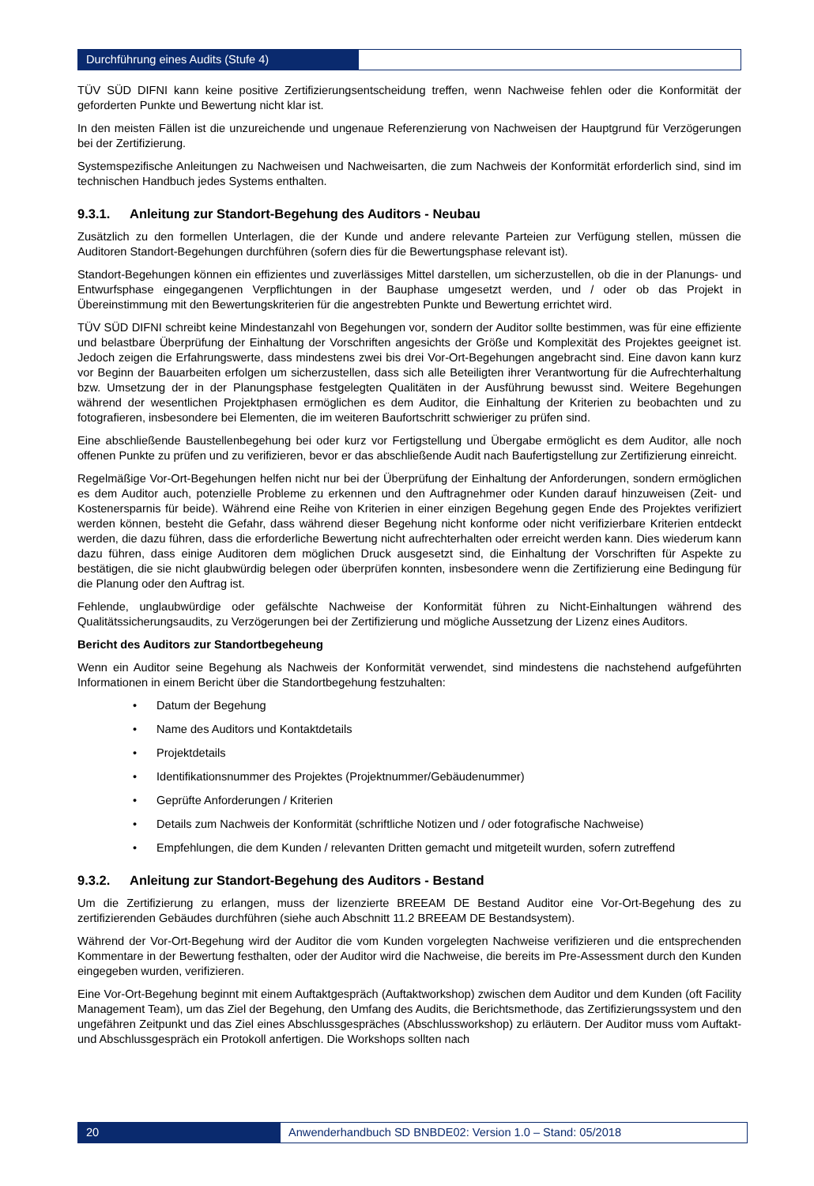Durchführung eines Audits (Stufe 4)
TÜV SÜD DIFNI kann keine positive Zertifizierungsentscheidung treffen, wenn Nachweise fehlen oder die Konformität der geforderten Punkte und Bewertung nicht klar ist.
In den meisten Fällen ist die unzureichende und ungenaue Referenzierung von Nachweisen der Hauptgrund für Verzögerungen bei der Zertifizierung.
Systemspezifische Anleitungen zu Nachweisen und Nachweisarten, die zum Nachweis der Konformität erforderlich sind, sind im technischen Handbuch jedes Systems enthalten.
9.3.1. Anleitung zur Standort-Begehung des Auditors - Neubau
Zusätzlich zu den formellen Unterlagen, die der Kunde und andere relevante Parteien zur Verfügung stellen, müssen die Auditoren Standort-Begehungen durchführen (sofern dies für die Bewertungsphase relevant ist).
Standort-Begehungen können ein effizientes und zuverlässiges Mittel darstellen, um sicherzustellen, ob die in der Planungs- und Entwurfsphase eingegangenen Verpflichtungen in der Bauphase umgesetzt werden, und / oder ob das Projekt in Übereinstimmung mit den Bewertungskriterien für die angestrebten Punkte und Bewertung errichtet wird.
TÜV SÜD DIFNI schreibt keine Mindestanzahl von Begehungen vor, sondern der Auditor sollte bestimmen, was für eine effiziente und belastbare Überprüfung der Einhaltung der Vorschriften angesichts der Größe und Komplexität des Projektes geeignet ist. Jedoch zeigen die Erfahrungswerte, dass mindestens zwei bis drei Vor-Ort-Begehungen angebracht sind. Eine davon kann kurz vor Beginn der Bauarbeiten erfolgen um sicherzustellen, dass sich alle Beteiligten ihrer Verantwortung für die Aufrechterhaltung bzw. Umsetzung der in der Planungsphase festgelegten Qualitäten in der Ausführung bewusst sind. Weitere Begehungen während der wesentlichen Projektphasen ermöglichen es dem Auditor, die Einhaltung der Kriterien zu beobachten und zu fotografieren, insbesondere bei Elementen, die im weiteren Baufortschritt schwieriger zu prüfen sind.
Eine abschließende Baustellenbegehung bei oder kurz vor Fertigstellung und Übergabe ermöglicht es dem Auditor, alle noch offenen Punkte zu prüfen und zu verifizieren, bevor er das abschließende Audit nach Baufertigstellung zur Zertifizierung einreicht.
Regelmäßige Vor-Ort-Begehungen helfen nicht nur bei der Überprüfung der Einhaltung der Anforderungen, sondern ermöglichen es dem Auditor auch, potenzielle Probleme zu erkennen und den Auftragnehmer oder Kunden darauf hinzuweisen (Zeit- und Kostenersparnis für beide). Während eine Reihe von Kriterien in einer einzigen Begehung gegen Ende des Projektes verifiziert werden können, besteht die Gefahr, dass während dieser Begehung nicht konforme oder nicht verifizierbare Kriterien entdeckt werden, die dazu führen, dass die erforderliche Bewertung nicht aufrechterhalten oder erreicht werden kann. Dies wiederum kann dazu führen, dass einige Auditoren dem möglichen Druck ausgesetzt sind, die Einhaltung der Vorschriften für Aspekte zu bestätigen, die sie nicht glaubwürdig belegen oder überprüfen konnten, insbesondere wenn die Zertifizierung eine Bedingung für die Planung oder den Auftrag ist.
Fehlende, unglaubwürdige oder gefälschte Nachweise der Konformität führen zu Nicht-Einhaltungen während des Qualitätssicherungsaudits, zu Verzögerungen bei der Zertifizierung und mögliche Aussetzung der Lizenz eines Auditors.
Bericht des Auditors zur Standortbegeheung
Wenn ein Auditor seine Begehung als Nachweis der Konformität verwendet, sind mindestens die nachstehend aufgeführten Informationen in einem Bericht über die Standortbegehung festzuhalten:
• Datum der Begehung
• Name des Auditors und Kontaktdetails
• Projektdetails
• Identifikationsnummer des Projektes (Projektnummer/Gebäudenummer)
• Geprüfte Anforderungen / Kriterien
• Details zum Nachweis der Konformität (schriftliche Notizen und / oder fotografische Nachweise)
• Empfehlungen, die dem Kunden / relevanten Dritten gemacht und mitgeteilt wurden, sofern zutreffend
9.3.2. Anleitung zur Standort-Begehung des Auditors - Bestand
Um die Zertifizierung zu erlangen, muss der lizenzierte BREEAM DE Bestand Auditor eine Vor-Ort-Begehung des zu zertifizierenden Gebäudes durchführen (siehe auch Abschnitt 11.2 BREEAM DE Bestandsystem).
Während der Vor-Ort-Begehung wird der Auditor die vom Kunden vorgelegten Nachweise verifizieren und die entsprechenden Kommentare in der Bewertung festhalten, oder der Auditor wird die Nachweise, die bereits im Pre-Assessment durch den Kunden eingegeben wurden, verifizieren.
Eine Vor-Ort-Begehung beginnt mit einem Auftaktgespräch (Auftaktworkshop) zwischen dem Auditor und dem Kunden (oft Facility Management Team), um das Ziel der Begehung, den Umfang des Audits, die Berichtsmethode, das Zertifizierungssystem und den ungefähren Zeitpunkt und das Ziel eines Abschlussgespräches (Abschlussworkshop) zu erläutern. Der Auditor muss vom Auftakt- und Abschlussgespräch ein Protokoll anfertigen. Die Workshops sollten nach
20 Anwenderhandbuch SD BNBDE02: Version 1.0 – Stand: 05/2018